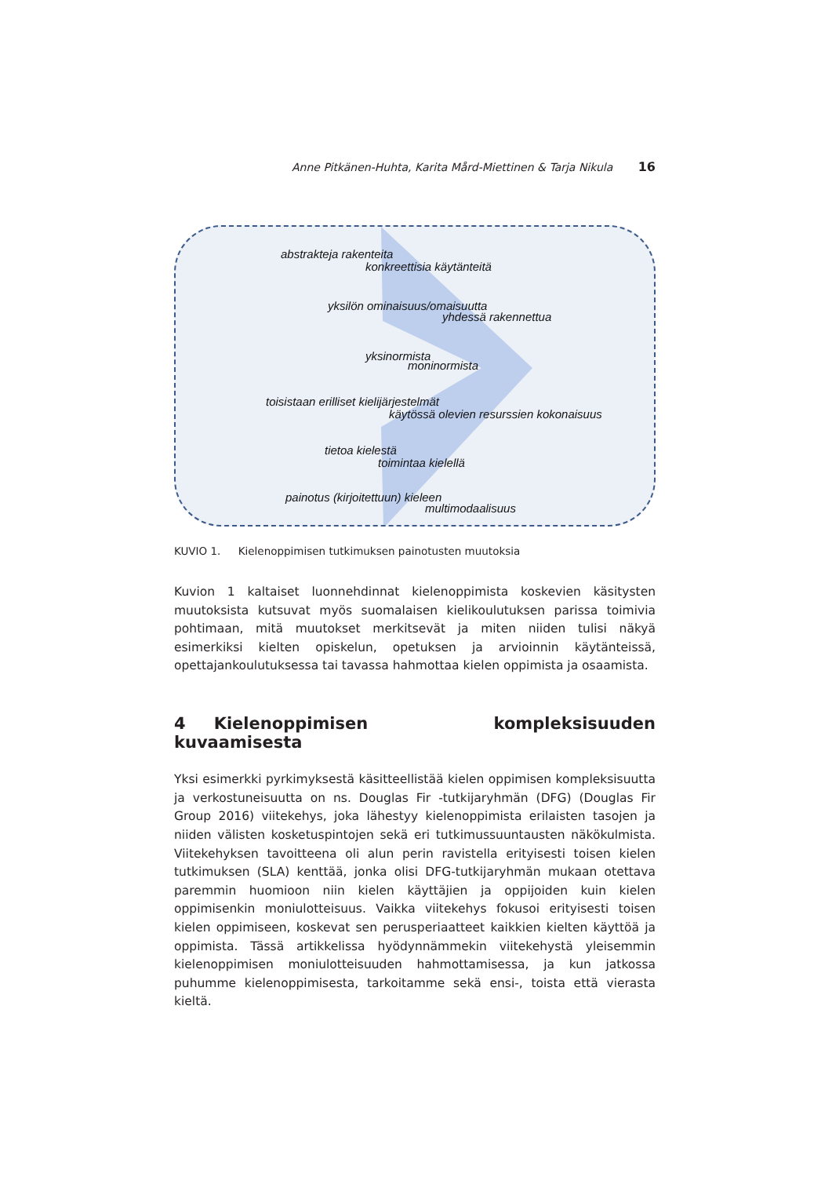Anne Pitkänen-Huhta, Karita Mård-Miettinen & Tarja Nikula 16
abstrakteja rakenteita
konkreettisia käytänteitä
yksilön ominaisuus/omaisuutta
yhdessä rakennettua
yksinormista
moninormista
toisistaan erilliset kielijärjestelmät
käytössä olevien resurssien kokonaisuus
tietoa kielestä
toimintaa kielellä
painotus (kirjoitettuun) kieleen
multimodaalisuus
KUVIO 1. Kielenoppimisen tutkimuksen painotusten muutoksia
Kuvion 1 kaltaiset luonnehdinnat kielenoppimista koskevien käsitysten muutoksista kutsuvat myös suomalaisen kielikoulutuksen parissa toimivia pohtimaan, mitä muutokset merkitsevät ja miten niiden tulisi näkyä esimerkiksi kielten opiskelun, opetuksen ja arvioinnin käytänteissä, opettajankoulutuksessa tai tavassa hahmottaa kielen oppimista ja osaamista.
4 Kielenoppimisen kompleksisuuden kuvaamisesta
Yksi esimerkki pyrkimyksestä käsitteellistää kielen oppimisen kompleksisuutta ja verkostuneisuutta on ns. Douglas Fir -tutkijaryhmän (DFG) (Douglas Fir Group 2016) viitekehys, joka lähestyy kielenoppimista erilaisten tasojen ja niiden välisten kosketuspintojen sekä eri tutkimussuuntausten näkökulmista. Viitekehyksen tavoitteena oli alun perin ravistella erityisesti toisen kielen tutkimuksen (SLA) kenttää, jonka olisi DFG-tutkijaryhmän mukaan otettava paremmin huomioon niin kielen käyttäjien ja oppijoiden kuin kielen oppimisenkin moniulotteisuus. Vaikka viitekehys fokusoi erityisesti toisen kielen oppimiseen, koskevat sen perusperiaatteet kaikkien kielten käyttöä ja oppimista. Tässä artikkelissa hyödynnämmekin viitekehystä yleisemmin kielenoppimisen moniulotteisuuden hahmottamisessa, ja kun jatkossa puhumme kielenoppimisesta, tarkoitamme sekä ensi-, toista että vierasta kieltä.